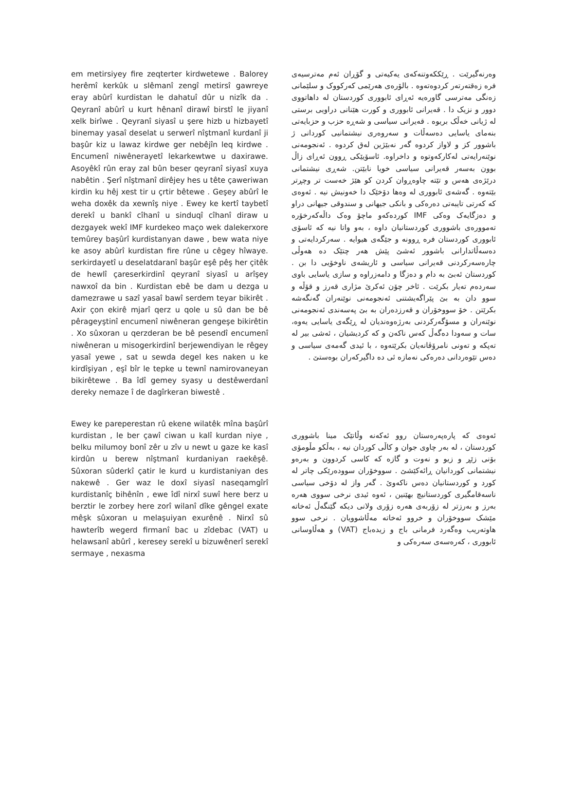em metirsiyey fire zeqterter kirdwetewe . Balorey herêmî kerkûk u slêmanî zengî metirsî gawreye eray abûrî kurdistan le dahatuî dûr u nizîk da . Qeyranî abûrî u kurt hênanî dirawî birstî le jiyanî xelk birîwe . Qeyranî siyasî u şere hizb u hizbayetî binemay yasaî deselat u serwerî nîştmanî kurdanî ji başûr kiz u lawaz kirdwe ger nebêjîn leq kirdwe . Encumenî niwênerayetî lekarkewtwe u daxirawe. Asoyêkî rûn eray zal bûn beser qeyranî siyasî xuya nabêtin . Şerî nîştmanî dirêjey hes u tête çaweriwan kirdin ku hêj xest tir u çrtir bêtewe . Geşey abûrî le weha doxêk da xewnîş niye . Ewey ke kertî taybetî derekî u bankî cîhanî u sinduqî cîhanî diraw u dezgayek wekî IMF kurdekeo maço wek dalekerxore temûrey başûrî kurdistanyan dawe , bew wata niye ke asoy abûrî kurdistan fire rûne u cêgey hîwaye. serkirdayetî u deselatdaranî başûr eşê pêş her çitêk de hewlî çareserkirdinî qeyranî siyasî u arîşey nawxoî da bin . Kurdistan ebê be dam u dezga u damezrawe u sazî yasaî bawî serdem teyar bikirêt . Axir çon ekirê mjarî qerz u qole u sû dan be bê pêrageyştinî encumenî niwêneran gengeşe bikirêtin . Xo sûxoran u qerzderan be bê pesendî encumenî niwêneran u misogerkirdinî berjewendiyan le rêgey yasaî yewe , sat u sewda degel kes naken u ke kirdîşiyan , eşî bîr le tepke u tewnî namirovaneyan bikirêtewe . Ba îdî gemey syasy u destêwerdanî dereky nemaze î de dagîrkeran biwestê .
وەرنەگیرێت . ڕێککەوتنەکەی یەکیەتی و گۆڕان ئەم مەترسیەی فرە زەقتەرتەر کردوەتەوە . بالۆرەی هەرێمی کەرکووک و سلێمانی زەنگی مەترسی گاورەیە ئەڕای ئابووری کوردستان لە داهاتووی دوور و نزیک دا . قەیرانی ئابووری و کورت هێنانی دراویی برستی لە ژیانی خەڵک بریوە . قەیرانی سیاسی و شەڕە حزب و حزبایەتی بنەمای یاسایی دەسەڵات و سەروەری نیشتمانیی کوردانی ژ باشوور کز و لاواز کردوە گەر نەبێژین لەق کردوە . ئەنجومەنی نوێنەرایەتی لەکارکەوتوە و داخراوە. ئاسۆیێکی ڕوون ئەڕای زاڵ بوون بەسەر قەیرانی سیاسی خویا نابێتن. شەڕی نیشتمانی درێژەی هەس و تێتە چاوەڕوان کردن کو هێژ خەست تر وچڕتر بێتەوە . گەشەی ئابووری لە وەها دۆخێک دا خەونیش نیە . ئەوەی کە کەرتی تایبەتی دەرەکی و بانکی جیهانی و سندوقی جیهانی دراو و دەزگایەک وەکی IMF کوردەکەو ماچۆ وەک داڵەکەرخۆرە تەموورەی باشووری کوردستانیان داوە ، بەو واتا نیە کە ئاسۆی ئابووری کوردستان فرە ڕوونە و جێگەی هیوایە . سەرکردایەتی و دەسەڵاتدارانی باشوور ئەشێ پێش هەر چتێک دە هەوڵی چارەسەرکردنی قەیرانی سیاسی و ئاریشەی ناوخۆیی دا بن . کوردستان ئەبێ بە دام و دەزگا و دامەزراوە و سازی یاسایی باوی سەردەم تەیار بکرێت . ئاخر چۆن ئەکرێ مژاری قەرز و قۆڵە و سوو دان بە بێ پێراگەیشتنی ئەنجومەنی نوێنەران گەنگەشە بکرێتن . خۆ سووخۆران و قەرزدەران بە بێ پەسەندی ئەنجومەنی نوێنەران و مسۆگەرکردنی بەرژەوەندیان لە ڕێگەی یاسایی یەوە، سات و سەودا دەگەڵ کەس ناکەن و کە کردیشیان ، ئەشی بیر لە تەپکە و تەونی نامرۆڤانەیان بکرێتەوە ، با ئیدی گەمەی سیاسی و دەس تێوەردانی دەرەکی نەمازە ئی دە داگیرکەران بوەستێ .
Ewey ke pareperestan rû ekene wilatêk mîna başûrî kurdistan , le ber çawî ciwan u kalî kurdan niye , belku milumoy bonî zêr u zîv u newt u gaze ke kasî kirdûn u berew nîştmanî kurdaniyan raekêşê. Sûxoran sûderkî çatir le kurd u kurdistaniyan des nakewê . Ger waz le doxî siyasî naseqamgîrî kurdistanîç bihênîn , ewe îdî nirxî suwî here berz u berztir le zorbey here zorî wilanî dîke gêngel exate mêşk sûxoran u melaşuiyan exurênê . Nirxî sû hawterîb wegerd firmanî bac u zîdebac (VAT) u helawsanî abûrî , keresey serekî u bizuwênerî serekî sermaye , nexasma
ئەوەی کە پارەپەرەستان روو ئەکەنە وڵاتێک مینا باشووری کوردستان ، لە بەر چاوی جوان و کاڵی کوردان نیە ، بەڵکو مڵومۆی بۆنی زێڕ و زیو و نەوت و گازە کە کاسی کردوون و بەرەو نیشتمانی کوردانیان ڕائەکێشێ . سووخۆران سوودەرێکی چاتر لە کورد و کوردستانیان دەس ناکەوێ . گەر واز لە دۆخی سیاسی ناسەقامگیری کوردستانیچ بهێنین ، ئەوە ئیدی نرخی سووی هەرە بەرز و بەرزتر لە زۆربەی هەرە زۆری ولانی دیکە گێنگەڵ ئەخاتە مێشک سووخۆران و خروو ئەخاتە مەڵاشوویان . نرخی سوو هاوتەریب وەگەرد فرمانی باج و زیدەباج (VAT) و هەڵاوسانی ئابووری ، کەرەسەی سەرەکی و